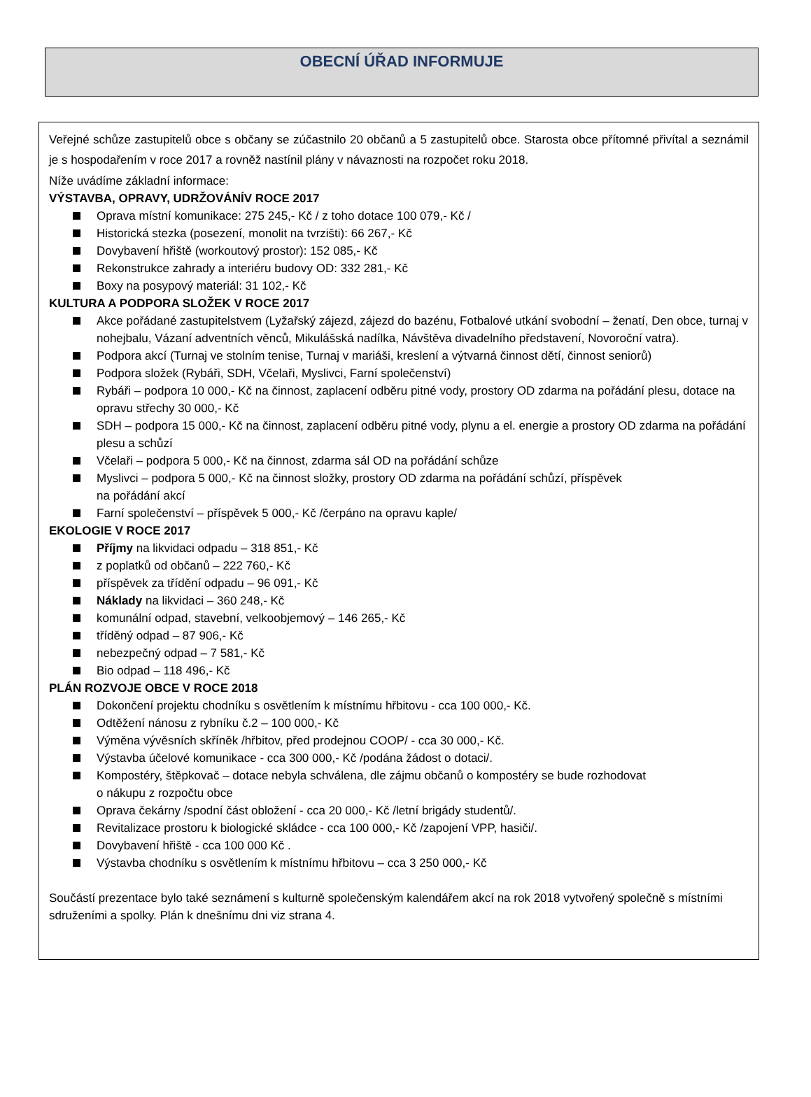OBECNÍ ÚŘAD INFORMUJE
Veřejné schůze zastupitelů obce s občany se zúčastnilo 20 občanů a 5 zastupitelů obce. Starosta obce přítomné přivítal a seznámil je s hospodařením v roce 2017 a rovněž nastínil plány v návaznosti na rozpočet roku 2018.
Níže uvádíme základní informace:
VÝSTAVBA, OPRAVY, UDRŽOVÁNÍV ROCE 2017
Oprava místní komunikace: 275 245,- Kč / z toho dotace 100 079,- Kč /
Historická stezka (posezení, monolit na tvrzišti): 66 267,- Kč
Dovybavení hřiště (workoutový prostor): 152 085,- Kč
Rekonstrukce zahrady a interiéru budovy OD: 332 281,- Kč
Boxy na posypový materiál: 31 102,- Kč
KULTURA A PODPORA SLOŽEK V ROCE 2017
Akce pořádané zastupitelstvem (Lyžařský zájezd, zájezd do bazénu, Fotbalové utkání svobodní – ženatí, Den obce, turnaj v nohejbalu, Vázaní adventních věnců, Mikulášská nadílka, Návštěva divadelního představení, Novoroční vatra).
Podpora akcí (Turnaj ve stolním tenise, Turnaj v mariáši, kreslení a výtvarná činnost dětí, činnost seniorů)
Podpora složek (Rybáři, SDH, Včelaři, Myslivci, Farní společenství)
Rybáři – podpora 10 000,- Kč na činnost, zaplacení odběru pitné vody, prostory OD zdarma na pořádání plesu, dotace na opravu střechy 30 000,- Kč
SDH – podpora 15 000,- Kč na činnost, zaplacení odběru pitné vody, plynu a el. energie a prostory OD zdarma na pořádání plesu a schůzí
Včelaři – podpora 5 000,- Kč na činnost, zdarma sál OD na pořádání schůze
Myslivci – podpora 5 000,- Kč na činnost složky, prostory OD zdarma na pořádání schůzí, příspěvek
na pořádání akcí
Farní společenství – příspěvek 5 000,- Kč /čerpáno na opravu kaple/
EKOLOGIE V ROCE 2017
Příjmy na likvidaci odpadu – 318 851,- Kč
z poplatků od občanů – 222 760,- Kč
příspěvek za třídění odpadu – 96 091,- Kč
Náklady na likvidaci – 360 248,- Kč
komunální odpad, stavební, velkoobjemový – 146 265,- Kč
tříděný odpad – 87 906,- Kč
nebezpečný odpad – 7 581,- Kč
Bio odpad – 118 496,- Kč
PLÁN ROZVOJE OBCE V ROCE 2018
Dokončení projektu chodníku s osvětlením k místnímu hřbitovu - cca 100 000,- Kč.
Odtěžení nánosu z rybníku č.2 – 100 000,- Kč
Výměna vývěsních skříněk /hřbitov, před prodejnou COOP/ - cca 30 000,- Kč.
Výstavba účelové komunikace - cca 300 000,- Kč /podána žádost o dotaci/.
Kompostéry, štěpkovač – dotace nebyla schválena, dle zájmu občanů o kompostéry se bude rozhodovat
o nákupu z rozpočtu obce
Oprava čekárny /spodní část obložení - cca 20 000,- Kč /letní brigády studentů/.
Revitalizace prostoru k biologické skládce - cca 100 000,- Kč /zapojení VPP, hasiči/.
Dovybavení hřiště - cca 100 000 Kč .
Výstavba chodníku s osvětlením k místnímu hřbitovu – cca 3 250 000,- Kč
Součástí prezentace bylo také seznámení s kulturně společenským kalendářem akcí na rok 2018 vytvořený společně s místními sdruženími a spolky. Plán k dnešnímu dni viz strana 4.